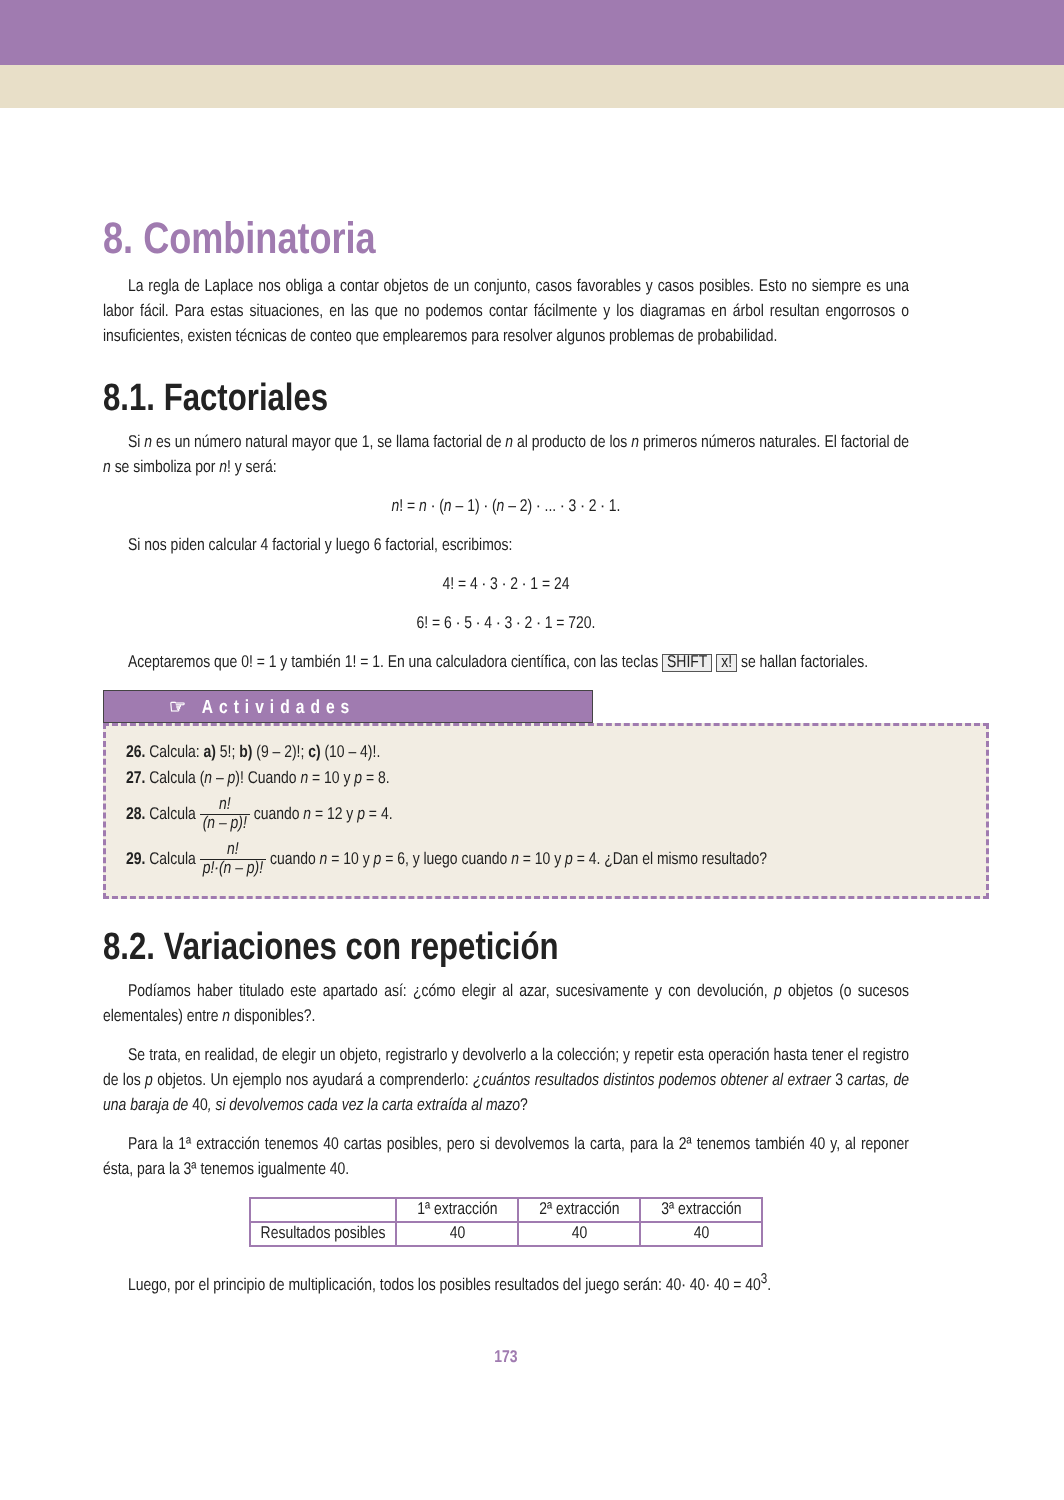8. Combinatoria
La regla de Laplace nos obliga a contar objetos de un conjunto, casos favorables y casos posibles. Esto no siempre es una labor fácil. Para estas situaciones, en las que no podemos contar fácilmente y los diagramas en árbol resultan engorrosos o insuficientes, existen técnicas de conteo que emplearemos para resolver algunos problemas de probabilidad.
8.1. Factoriales
Si n es un número natural mayor que 1, se llama factorial de n al producto de los n primeros números naturales. El factorial de n se simboliza por n! y será:
n! = n · (n – 1) · (n – 2) · ... · 3 · 2 · 1.
Si nos piden calcular 4 factorial y luego 6 factorial, escribimos:
4! = 4 · 3 · 2 · 1 = 24
6! = 6 · 5 · 4 · 3 · 2 · 1 = 720.
Aceptaremos que 0! = 1 y también 1! = 1. En una calculadora científica, con las teclas SHIFT x! se hallan factoriales.
☞ Actividades
26. Calcula: a) 5!; b) (9 – 2)!; c) (10 – 4)!.
27. Calcula (n – p)! Cuando n = 10 y p = 8.
28. Calcula n! (n – p)! cuando n = 12 y p = 4.
29. Calcula n! p!·(n – p)! cuando n = 10 y p = 6, y luego cuando n = 10 y p = 4. ¿Dan el mismo resultado?
8.2. Variaciones con repetición
Podíamos haber titulado este apartado así: ¿cómo elegir al azar, sucesivamente y con devolución, p objetos (o sucesos elementales) entre n disponibles?.
Se trata, en realidad, de elegir un objeto, registrarlo y devolverlo a la colección; y repetir esta operación hasta tener el registro de los p objetos. Un ejemplo nos ayudará a comprenderlo: ¿cuántos resultados distintos podemos obtener al extraer 3 cartas, de una baraja de 40, si devolvemos cada vez la carta extraída al mazo?
Para la 1ª extracción tenemos 40 cartas posibles, pero si devolvemos la carta, para la 2ª tenemos también 40 y, al reponer ésta, para la 3ª tenemos igualmente 40.
| | 1ª extracción | 2ª extracción | 3ª extracción |
| --- | --- | --- | --- |
| Resultados posibles | 40 | 40 | 40 |
Luego, por el principio de multiplicación, todos los posibles resultados del juego serán: 40· 40· 40 = 40<sup>3</sup>.
173